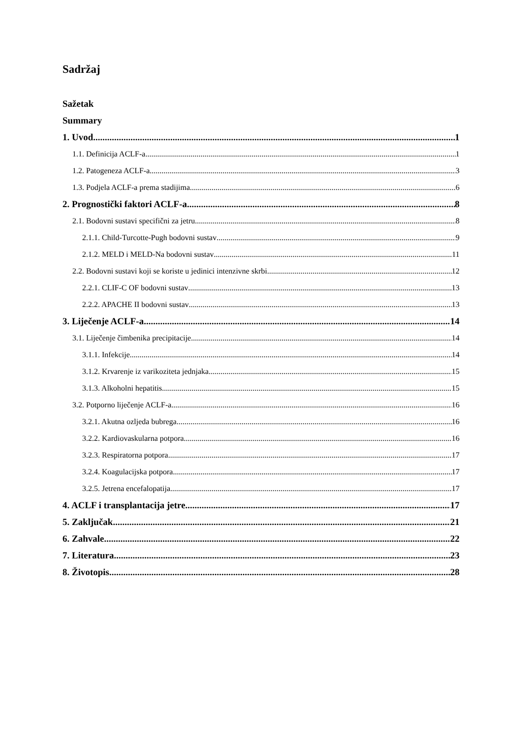Sadržaj
Sažetak
Summary
1. Uvod 1
1.1. Definicija ACLF-a 1
1.2. Patogeneza ACLF-a 3
1.3. Podjela ACLF-a prema stadijima 6
2. Prognostički faktori ACLF-a 8
2.1. Bodovni sustavi specifični za jetru 8
2.1.1. Child-Turcotte-Pugh bodovni sustav 9
2.1.2. MELD i MELD-Na bodovni sustav 11
2.2. Bodovni sustavi koji se koriste u jedinici intenzivne skrbi 12
2.2.1. CLIF-C OF bodovni sustav 13
2.2.2. APACHE II bodovni sustav 13
3. Liječenje ACLF-a 14
3.1. Liječenje čimbenika precipitacije 14
3.1.1. Infekcije 14
3.1.2. Krvarenje iz varikoziteta jednjaka 15
3.1.3. Alkoholni hepatitis 15
3.2. Potporno liječenje ACLF-a 16
3.2.1. Akutna ozljeda bubrega 16
3.2.2. Kardiovaskularna potpora 16
3.2.3. Respiratorna potpora 17
3.2.4. Koagulacijska potpora 17
3.2.5. Jetrena encefalopatija 17
4. ACLF i transplantacija jetre 17
5. Zaključak 21
6. Zahvale 22
7. Literatura 23
8. Životopis 28